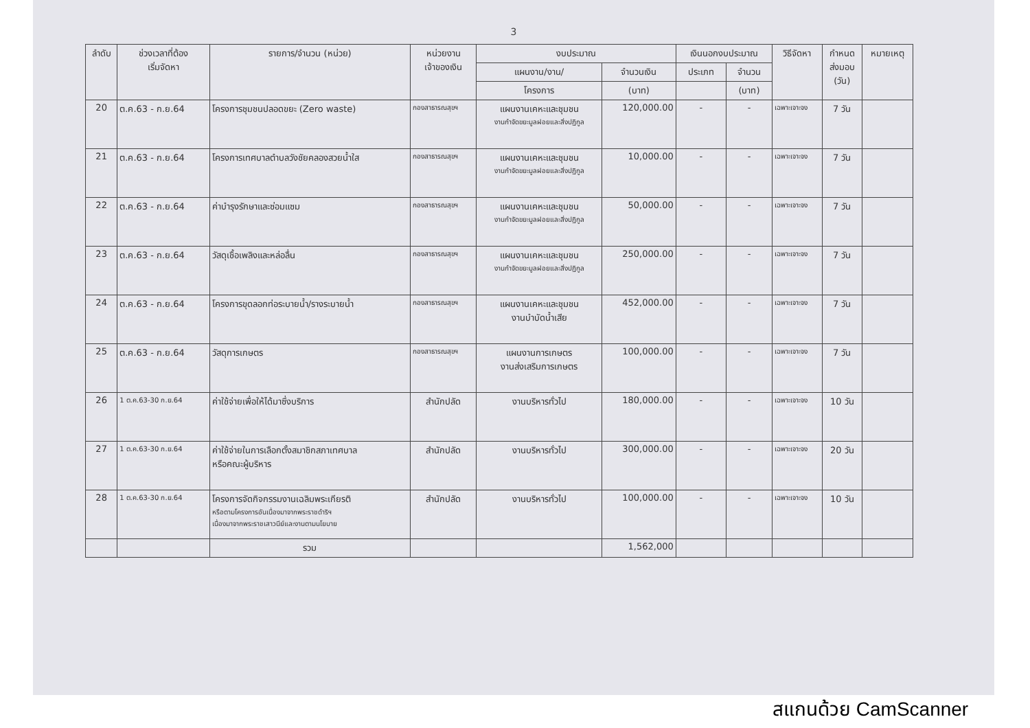3
| ลำดับ | ช่วงเวลาที่ต้อง เริ่มจัดหา | รายการ/จำนวน (หน่วย) | หน่วยงาน เจ้าของเงิน | งบประมาณ | | เงินนอกงบประมาณ | | วิธีจัดหา | กำหนด ส่งมอบ (วัน) | หมายเหตุ |
| --- | --- | --- | --- | --- | --- | --- | --- | --- | --- | --- |
| | | | | แผนงาน/งาน/ | จำนวนเงิน | ประเภท | จำนวน | | | |
| | | | | โครงการ | (บาท) | | (บาท) | | | |
| 20 | ต.ค.63 - ก.ย.64 | โครงการชุมชนปลอดขยะ (Zero waste) | กองสาธารณสุขฯ | แผนงานเคหะและชุมชน งานกำจัดขยะมูลฝอยและสิ่งปฏิกูล | 120,000.00 | - | - | เฉพาะเจาะจง | 7 วัน | |
| 21 | ต.ค.63 - ก.ย.64 | โครงการเทศบาลตำบลวังชัยคลองสวยน้ำใส | กองสาธารณสุขฯ | แผนงานเคหะและชุมชน งานกำจัดขยะมูลฝอยและสิ่งปฏิกูล | 10,000.00 | - | - | เฉพาะเจาะจง | 7 วัน | |
| 22 | ต.ค.63 - ก.ย.64 | ค่าบำรุงรักษาและซ่อมแซม | กองสาธารณสุขฯ | แผนงานเคหะและชุมชน งานกำจัดขยะมูลฝอยและสิ่งปฏิกูล | 50,000.00 | - | - | เฉพาะเจาะจง | 7 วัน | |
| 23 | ต.ค.63 - ก.ย.64 | วัสดุเชื้อเพลิงและหล่อลื่น | กองสาธารณสุขฯ | แผนงานเคหะและชุมชน งานกำจัดขยะมูลฝอยและสิ่งปฏิกูล | 250,000.00 | - | - | เฉพาะเจาะจง | 7 วัน | |
| 24 | ต.ค.63 - ก.ย.64 | โครงการขุดลอกท่อระบายน้ำ/รางระบายน้ำ | กองสาธารณสุขฯ | แผนงานเคหะและชุมชน งานบำบัดน้ำเสีย | 452,000.00 | - | - | เฉพาะเจาะจง | 7 วัน | |
| 25 | ต.ค.63 - ก.ย.64 | วัสดุการเกษตร | กองสาธารณสุขฯ | แผนงานการเกษตร งานส่งเสริมการเกษตร | 100,000.00 | - | - | เฉพาะเจาะจง | 7 วัน | |
| 26 | 1 ต.ค.63-30 ก.ย.64 | ค่าใช้จ่ายเพื่อให้ได้มาซึ่งบริการ | สำนักปลัด | งานบริหารทั่วไป | 180,000.00 | - | - | เฉพาะเจาะจง | 10 วัน | |
| 27 | 1 ต.ค.63-30 ก.ย.64 | ค่าใช้จ่ายในการเลือกตั้งสมาชิกสภาเทศบาล หรือคณะผู้บริหาร | สำนักปลัด | งานบริหารทั่วไป | 300,000.00 | - | - | เฉพาะเจาะจง | 20 วัน | |
| 28 | 1 ต.ค.63-30 ก.ย.64 | โครงการจัดกิจกรรมงานเฉลิมพระเกียรติ หรือตามโครงการอันเนื่องมาจากพระราชดำริฯ เนื่องมาจากพระราชเสาวนีย์และงานตามนโยบาย | สำนักปลัด | งานบริหารทั่วไป | 100,000.00 | - | - | เฉพาะเจาะจง | 10 วัน | |
| | | รวม | | | 1,562,000 | | | | | |
สแกนด้วย CamScanner